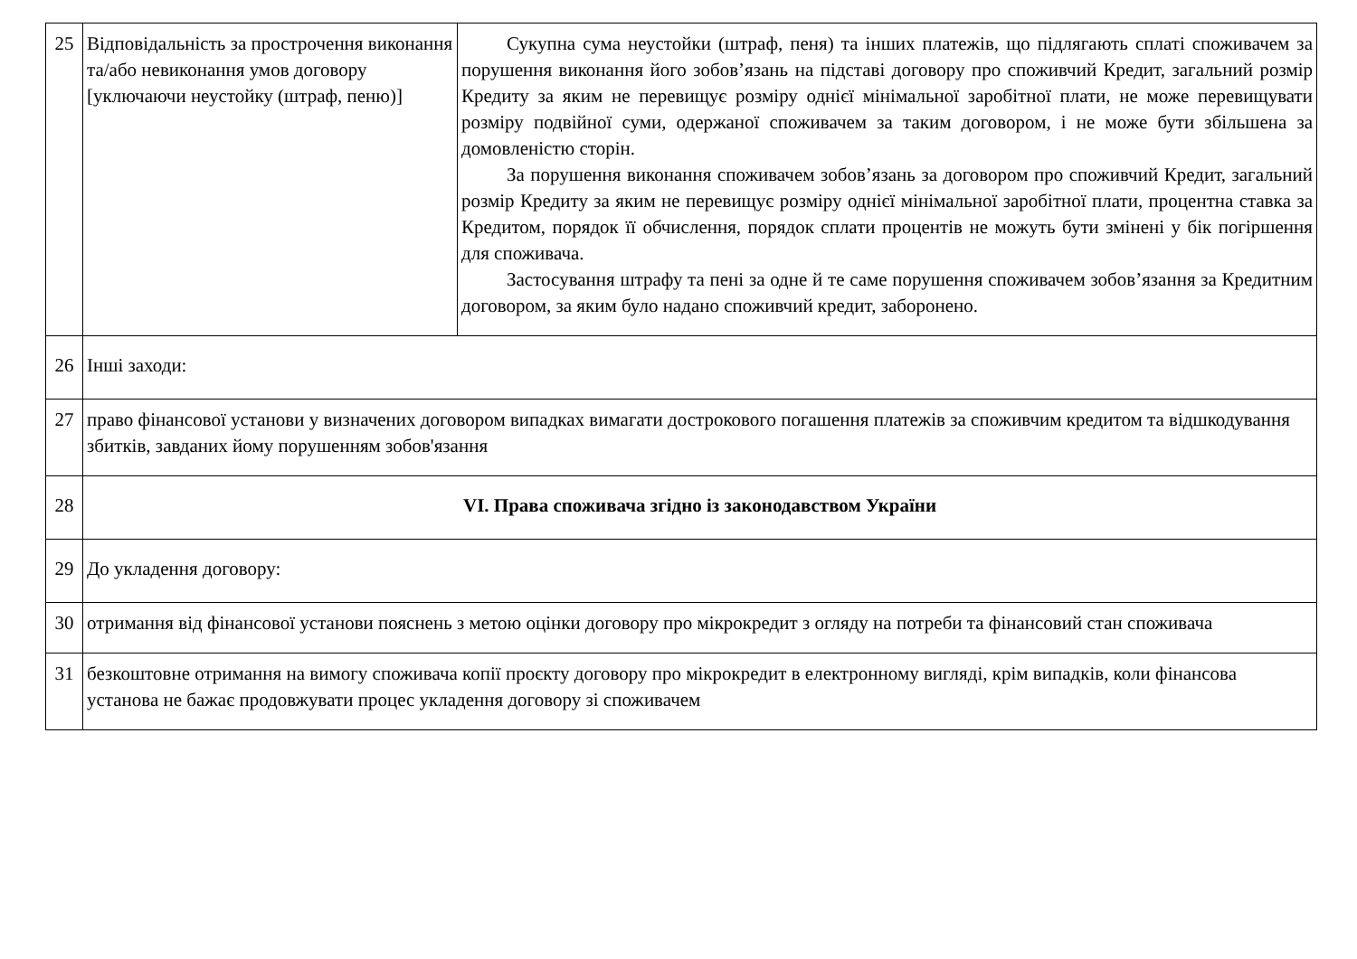| 25 | Відповідальність за прострочення виконання та/або невиконання умов договору [уключаючи неустойку (штраф, пеню)] | Сукупна сума неустойки (штраф, пеня) та інших платежів, що підлягають сплаті споживачем за порушення виконання його зобов’язань на підставі договору про споживчий Кредит, загальний розмір Кредиту за яким не перевищує розміру однієї мінімальної заробітної плати, не може перевищувати розміру подвійної суми, одержаної споживачем за таким договором, і не може бути збільшена за домовленістю сторін. За порушення виконання споживачем зобов’язань за договором про споживчий Кредит, загальний розмір Кредиту за яким не перевищує розміру однієї мінімальної заробітної плати, процентна ставка за Кредитом, порядок її обчислення, порядок сплати процентів не можуть бути змінені у бік погіршення для споживача. Застосування штрафу та пені за одне й те саме порушення споживачем зобов’язання за Кредитним договором, за яким було надано споживчий кредит, заборонено. |
| 26 | Інші заходи: | |
| 27 | право фінансової установи у визначених договором випадках вимагати дострокового погашення платежів за споживчим кредитом та відшкодування збитків, завданих йому порушенням зобов'язання | |
| 28 | VI. Права споживача згідно із законодавством України | |
| 29 | До укладення договору: | |
| 30 | отримання від фінансової установи пояснень з метою оцінки договору про мікрокредит з огляду на потреби та фінансовий стан споживача | |
| 31 | безкоштовне отримання на вимогу споживача копії проєкту договору про мікрокредит в електронному вигляді, крім випадків, коли фінансова установа не бажає продовжувати процес укладення договору зі споживачем | |